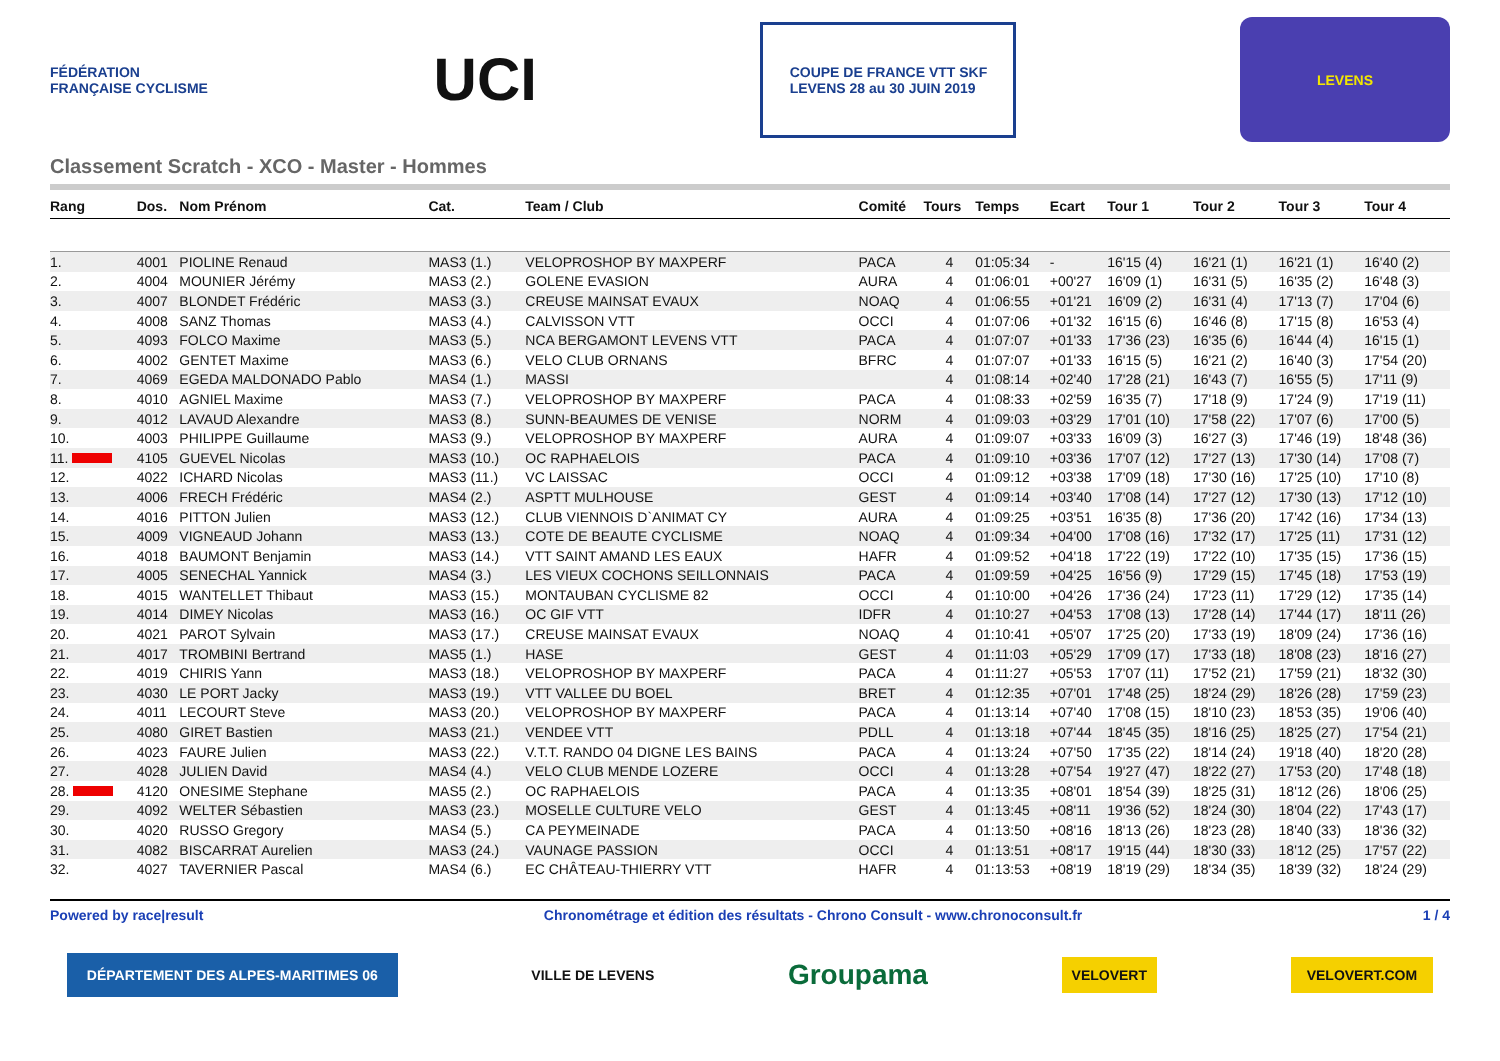FÉDÉRATION FRANÇAISE CYCLISME
UCI
COUPE DE FRANCE VTT SKF
LEVENS 28 au 30 JUIN 2019
LEVENS
Classement Scratch - XCO - Master - Hommes
| Rang | Dos. | Nom Prénom | Cat. | Team / Club | Comité | Tours | Temps | Ecart | Tour 1 | Tour 2 | Tour 3 | Tour 4 |
| --- | --- | --- | --- | --- | --- | --- | --- | --- | --- | --- | --- | --- |
| 1. | 4001 | PIOLINE Renaud | MAS3 (1.) | VELOPROSHOP BY MAXPERF | PACA | 4 | 01:05:34 | - | 16'15 (4) | 16'21 (1) | 16'21 (1) | 16'40 (2) |
| 2. | 4004 | MOUNIER Jérémy | MAS3 (2.) | GOLENE EVASION | AURA | 4 | 01:06:01 | +00'27 | 16'09 (1) | 16'31 (5) | 16'35 (2) | 16'48 (3) |
| 3. | 4007 | BLONDET Frédéric | MAS3 (3.) | CREUSE MAINSAT EVAUX | NOAQ | 4 | 01:06:55 | +01'21 | 16'09 (2) | 16'31 (4) | 17'13 (7) | 17'04 (6) |
| 4. | 4008 | SANZ Thomas | MAS3 (4.) | CALVISSON VTT | OCCI | 4 | 01:07:06 | +01'32 | 16'15 (6) | 16'46 (8) | 17'15 (8) | 16'53 (4) |
| 5. | 4093 | FOLCO Maxime | MAS3 (5.) | NCA BERGAMONT LEVENS VTT | PACA | 4 | 01:07:07 | +01'33 | 17'36 (23) | 16'35 (6) | 16'44 (4) | 16'15 (1) |
| 6. | 4002 | GENTET Maxime | MAS3 (6.) | VELO CLUB ORNANS | BFRC | 4 | 01:07:07 | +01'33 | 16'15 (5) | 16'21 (2) | 16'40 (3) | 17'54 (20) |
| 7. | 4069 | EGEDA MALDONADO Pablo | MAS4 (1.) | MASSI | | 4 | 01:08:14 | +02'40 | 17'28 (21) | 16'43 (7) | 16'55 (5) | 17'11 (9) |
| 8. | 4010 | AGNIEL Maxime | MAS3 (7.) | VELOPROSHOP BY MAXPERF | PACA | 4 | 01:08:33 | +02'59 | 16'35 (7) | 17'18 (9) | 17'24 (9) | 17'19 (11) |
| 9. | 4012 | LAVAUD Alexandre | MAS3 (8.) | SUNN-BEAUMES DE VENISE | NORM | 4 | 01:09:03 | +03'29 | 17'01 (10) | 17'58 (22) | 17'07 (6) | 17'00 (5) |
| 10. | 4003 | PHILIPPE Guillaume | MAS3 (9.) | VELOPROSHOP BY MAXPERF | AURA | 4 | 01:09:07 | +03'33 | 16'09 (3) | 16'27 (3) | 17'46 (19) | 18'48 (36) |
| 11. | 4105 | GUEVEL Nicolas | MAS3 (10.) | OC RAPHAELOIS | PACA | 4 | 01:09:10 | +03'36 | 17'07 (12) | 17'27 (13) | 17'30 (14) | 17'08 (7) |
| 12. | 4022 | ICHARD Nicolas | MAS3 (11.) | VC LAISSAC | OCCI | 4 | 01:09:12 | +03'38 | 17'09 (18) | 17'30 (16) | 17'25 (10) | 17'10 (8) |
| 13. | 4006 | FRECH Frédéric | MAS4 (2.) | ASPTT MULHOUSE | GEST | 4 | 01:09:14 | +03'40 | 17'08 (14) | 17'27 (12) | 17'30 (13) | 17'12 (10) |
| 14. | 4016 | PITTON Julien | MAS3 (12.) | CLUB VIENNOIS D`ANIMAT CY | AURA | 4 | 01:09:25 | +03'51 | 16'35 (8) | 17'36 (20) | 17'42 (16) | 17'34 (13) |
| 15. | 4009 | VIGNEAUD Johann | MAS3 (13.) | COTE DE BEAUTE CYCLISME | NOAQ | 4 | 01:09:34 | +04'00 | 17'08 (16) | 17'32 (17) | 17'25 (11) | 17'31 (12) |
| 16. | 4018 | BAUMONT Benjamin | MAS3 (14.) | VTT SAINT AMAND LES EAUX | HAFR | 4 | 01:09:52 | +04'18 | 17'22 (19) | 17'22 (10) | 17'35 (15) | 17'36 (15) |
| 17. | 4005 | SENECHAL Yannick | MAS4 (3.) | LES VIEUX COCHONS SEILLONNAIS | PACA | 4 | 01:09:59 | +04'25 | 16'56 (9) | 17'29 (15) | 17'45 (18) | 17'53 (19) |
| 18. | 4015 | WANTELLET Thibaut | MAS3 (15.) | MONTAUBAN CYCLISME 82 | OCCI | 4 | 01:10:00 | +04'26 | 17'36 (24) | 17'23 (11) | 17'29 (12) | 17'35 (14) |
| 19. | 4014 | DIMEY Nicolas | MAS3 (16.) | OC GIF VTT | IDFR | 4 | 01:10:27 | +04'53 | 17'08 (13) | 17'28 (14) | 17'44 (17) | 18'11 (26) |
| 20. | 4021 | PAROT Sylvain | MAS3 (17.) | CREUSE MAINSAT EVAUX | NOAQ | 4 | 01:10:41 | +05'07 | 17'25 (20) | 17'33 (19) | 18'09 (24) | 17'36 (16) |
| 21. | 4017 | TROMBINI Bertrand | MAS5 (1.) | HASE | GEST | 4 | 01:11:03 | +05'29 | 17'09 (17) | 17'33 (18) | 18'08 (23) | 18'16 (27) |
| 22. | 4019 | CHIRIS Yann | MAS3 (18.) | VELOPROSHOP BY MAXPERF | PACA | 4 | 01:11:27 | +05'53 | 17'07 (11) | 17'52 (21) | 17'59 (21) | 18'32 (30) |
| 23. | 4030 | LE PORT Jacky | MAS3 (19.) | VTT VALLEE DU BOEL | BRET | 4 | 01:12:35 | +07'01 | 17'48 (25) | 18'24 (29) | 18'26 (28) | 17'59 (23) |
| 24. | 4011 | LECOURT Steve | MAS3 (20.) | VELOPROSHOP BY MAXPERF | PACA | 4 | 01:13:14 | +07'40 | 17'08 (15) | 18'10 (23) | 18'53 (35) | 19'06 (40) |
| 25. | 4080 | GIRET Bastien | MAS3 (21.) | VENDEE VTT | PDLL | 4 | 01:13:18 | +07'44 | 18'45 (35) | 18'16 (25) | 18'25 (27) | 17'54 (21) |
| 26. | 4023 | FAURE Julien | MAS3 (22.) | V.T.T. RANDO 04 DIGNE LES BAINS | PACA | 4 | 01:13:24 | +07'50 | 17'35 (22) | 18'14 (24) | 19'18 (40) | 18'20 (28) |
| 27. | 4028 | JULIEN David | MAS4 (4.) | VELO CLUB MENDE LOZERE | OCCI | 4 | 01:13:28 | +07'54 | 19'27 (47) | 18'22 (27) | 17'53 (20) | 17'48 (18) |
| 28. | 4120 | ONESIME Stephane | MAS5 (2.) | OC RAPHAELOIS | PACA | 4 | 01:13:35 | +08'01 | 18'54 (39) | 18'25 (31) | 18'12 (26) | 18'06 (25) |
| 29. | 4092 | WELTER Sébastien | MAS3 (23.) | MOSELLE CULTURE VELO | GEST | 4 | 01:13:45 | +08'11 | 19'36 (52) | 18'24 (30) | 18'04 (22) | 17'43 (17) |
| 30. | 4020 | RUSSO Gregory | MAS4 (5.) | CA PEYMEINADE | PACA | 4 | 01:13:50 | +08'16 | 18'13 (26) | 18'23 (28) | 18'40 (33) | 18'36 (32) |
| 31. | 4082 | BISCARRAT Aurelien | MAS3 (24.) | VAUNAGE PASSION | OCCI | 4 | 01:13:51 | +08'17 | 19'15 (44) | 18'30 (33) | 18'12 (25) | 17'57 (22) |
| 32. | 4027 | TAVERNIER Pascal | MAS4 (6.) | EC CHÂTEAU-THIERRY VTT | HAFR | 4 | 01:13:53 | +08'19 | 18'19 (29) | 18'34 (35) | 18'39 (32) | 18'24 (29) |
Powered by race|result Chronométrage et édition des résultats - Chrono Consult - www.chronoconsult.fr 1 / 4
DÉPARTEMENT DES ALPES-MARITIMES 06
VILLE DE LEVENS
Groupama
VELOVERT VELOVERT.COM